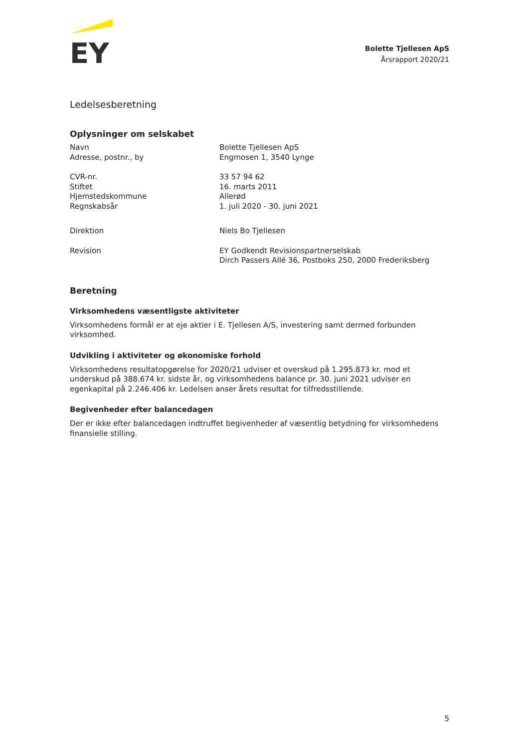EY
Bolette Tjellesen ApS
Årsrapport 2020/21
Ledelsesberetning
Oplysninger om selskabet
| Navn | Bolette Tjellesen ApS |
| Adresse, postnr., by | Engmosen 1, 3540 Lynge |
| CVR-nr. | 33 57 94 62 |
| Stiftet | 16. marts 2011 |
| Hjemstedskommune | Allerød |
| Regnskabsår | 1. juli 2020 - 30. juni 2021 |
| Direktion | Niels Bo Tjellesen |
| Revision | EY Godkendt Revisionspartnerselskab Dirch Passers Allé 36, Postboks 250, 2000 Frederiksberg |
Beretning
Virksomhedens væsentligste aktiviteter
Virksomhedens formål er at eje aktier i E. Tjellesen A/S, investering samt dermed forbunden virksomhed.
Udvikling i aktiviteter og økonomiske forhold
Virksomhedens resultatopgørelse for 2020/21 udviser et overskud på 1.295.873 kr. mod et underskud på 388.674 kr. sidste år, og virksomhedens balance pr. 30. juni 2021 udviser en egenkapital på 2.246.406 kr. Ledelsen anser årets resultat for tilfredsstillende.
Begivenheder efter balancedagen
Der er ikke efter balancedagen indtruffet begivenheder af væsentlig betydning for virksomhedens finansielle stilling.
5